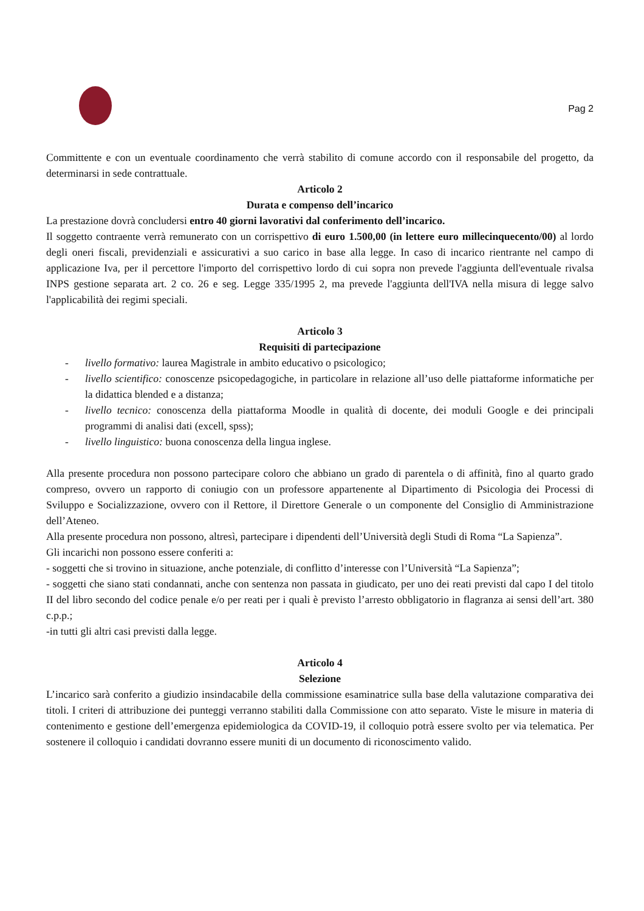Pag 2
Committente e con un eventuale coordinamento che verrà stabilito di comune accordo con il responsabile del progetto, da determinarsi in sede contrattuale.
Articolo 2
Durata e compenso dell’incarico
La prestazione dovrà concludersi entro 40 giorni lavorativi dal conferimento dell’incarico.
Il soggetto contraente verrà remunerato con un corrispettivo di euro 1.500,00 (in lettere euro millecinquecento/00) al lordo degli oneri fiscali, previdenziali e assicurativi a suo carico in base alla legge. In caso di incarico rientrante nel campo di applicazione Iva, per il percettore l'importo del corrispettivo lordo di cui sopra non prevede l'aggiunta dell'eventuale rivalsa INPS gestione separata art. 2 co. 26 e seg. Legge 335/1995 2, ma prevede l'aggiunta dell'IVA nella misura di legge salvo l'applicabilità dei regimi speciali.
Articolo 3
Requisiti di partecipazione
- livello formativo: laurea Magistrale in ambito educativo o psicologico;
- livello scientifico: conoscenze psicopedagogiche, in particolare in relazione all’uso delle piattaforme informatiche per la didattica blended e a distanza;
- livello tecnico: conoscenza della piattaforma Moodle in qualità di docente, dei moduli Google e dei principali programmi di analisi dati (excell, spss);
- livello linguistico: buona conoscenza della lingua inglese.
Alla presente procedura non possono partecipare coloro che abbiano un grado di parentela o di affinità, fino al quarto grado compreso, ovvero un rapporto di coniugio con un professore appartenente al Dipartimento di Psicologia dei Processi di Sviluppo e Socializzazione, ovvero con il Rettore, il Direttore Generale o un componente del Consiglio di Amministrazione dell’Ateneo.
Alla presente procedura non possono, altresì, partecipare i dipendenti dell’Università degli Studi di Roma “La Sapienza”.
Gli incarichi non possono essere conferiti a:
- soggetti che si trovino in situazione, anche potenziale, di conflitto d’interesse con l’Università “La Sapienza”;
- soggetti che siano stati condannati, anche con sentenza non passata in giudicato, per uno dei reati previsti dal capo I del titolo II del libro secondo del codice penale e/o per reati per i quali è previsto l’arresto obbligatorio in flagranza ai sensi dell’art. 380 c.p.p.;
-in tutti gli altri casi previsti dalla legge.
Articolo 4
Selezione
L’incarico sarà conferito a giudizio insindacabile della commissione esaminatrice sulla base della valutazione comparativa dei titoli. I criteri di attribuzione dei punteggi verranno stabiliti dalla Commissione con atto separato. Viste le misure in materia di contenimento e gestione dell’emergenza epidemiologica da COVID-19, il colloquio potrà essere svolto per via telematica. Per sostenere il colloquio i candidati dovranno essere muniti di un documento di riconoscimento valido.